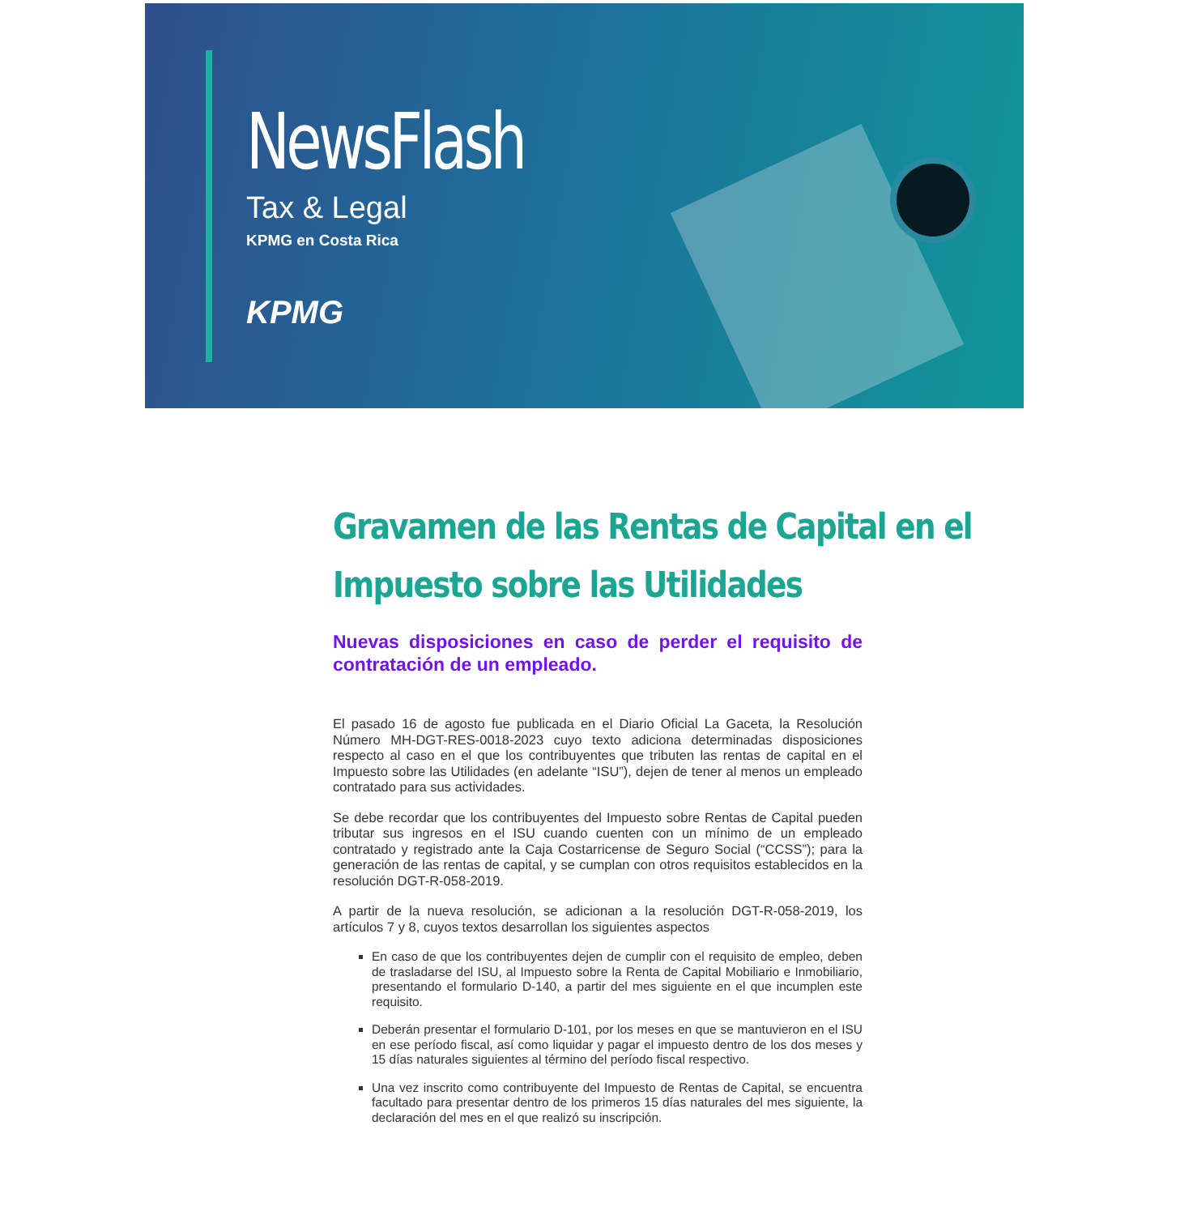NewsFlash
Tax & Legal
KPMG en Costa Rica
KPMG
Gravamen de las Rentas de Capital en el
Impuesto sobre las Utilidades
Nuevas disposiciones en caso de perder el requisito de contratación de un empleado.
El pasado 16 de agosto fue publicada en el Diario Oficial La Gaceta, la Resolución Número MH-DGT-RES-0018-2023 cuyo texto adiciona determinadas disposiciones respecto al caso en el que los contribuyentes que tributen las rentas de capital en el Impuesto sobre las Utilidades (en adelante “ISU”), dejen de tener al menos un empleado contratado para sus actividades.
Se debe recordar que los contribuyentes del Impuesto sobre Rentas de Capital pueden tributar sus ingresos en el ISU cuando cuenten con un mínimo de un empleado contratado y registrado ante la Caja Costarricense de Seguro Social (“CCSS”); para la generación de las rentas de capital, y se cumplan con otros requisitos establecidos en la resolución DGT-R-058-2019.
A partir de la nueva resolución, se adicionan a la resolución DGT-R-058-2019, los artículos 7 y 8, cuyos textos desarrollan los siguientes aspectos
En caso de que los contribuyentes dejen de cumplir con el requisito de empleo, deben de trasladarse del ISU, al Impuesto sobre la Renta de Capital Mobiliario e Inmobiliario, presentando el formulario D-140, a partir del mes siguiente en el que incumplen este requisito.
Deberán presentar el formulario D-101, por los meses en que se mantuvieron en el ISU en ese período fiscal, así como liquidar y pagar el impuesto dentro de los dos meses y 15 días naturales siguientes al término del período fiscal respectivo.
Una vez inscrito como contribuyente del Impuesto de Rentas de Capital, se encuentra facultado para presentar dentro de los primeros 15 días naturales del mes siguiente, la declaración del mes en el que realizó su inscripción.